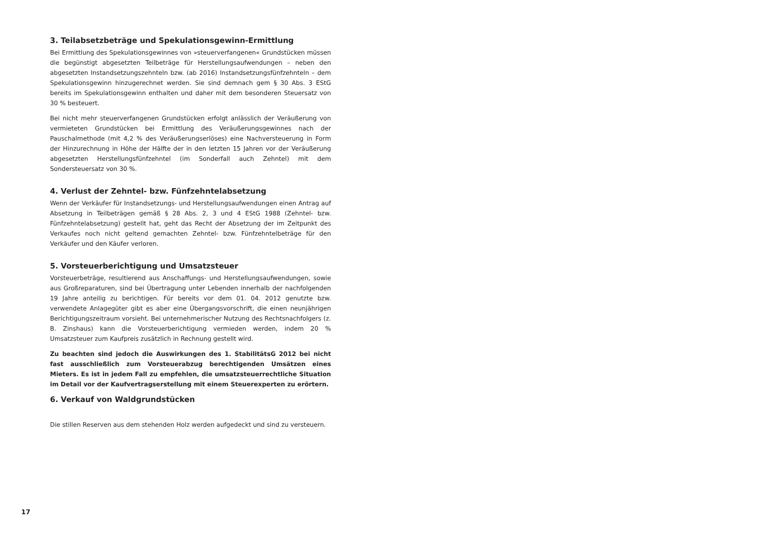3. Teilabsetzbeträge und Spekulationsgewinn-Ermittlung
Bei Ermittlung des Spekulationsgewinnes von »steuerverfangenen« Grundstücken müssen die begünstigt abgesetzten Teilbeträge für Herstellungsaufwendungen – neben den abgesetzten Instandsetzungszehnteln bzw. (ab 2016) Instandsetzungsfünfzehnteln – dem Spekulationsgewinn hinzugerechnet werden. Sie sind demnach gem § 30 Abs. 3 EStG bereits im Spekulationsgewinn enthalten und daher mit dem besonderen Steuersatz von 30 % besteuert.
Bei nicht mehr steuerverfangenen Grundstücken erfolgt anlässlich der Veräußerung von vermieteten Grundstücken bei Ermittlung des Veräußerungsgewinnes nach der Pauschalmethode (mit 4,2 % des Veräußerungserlöses) eine Nachversteuerung in Form der Hinzurechnung in Höhe der Hälfte der in den letzten 15 Jahren vor der Veräußerung abgesetzten Herstellungsfünfzehntel (im Sonderfall auch Zehntel) mit dem Sondersteuersatz von 30 %.
4. Verlust der Zehntel- bzw. Fünfzehntelabsetzung
Wenn der Verkäufer für Instandsetzungs- und Herstellungsaufwendungen einen Antrag auf Absetzung in Teilbeträgen gemäß § 28 Abs. 2, 3 und 4 EStG 1988 (Zehntel- bzw. Fünfzehntelabsetzung) gestellt hat, geht das Recht der Absetzung der im Zeitpunkt des Verkaufes noch nicht geltend gemachten Zehntel- bzw. Fünfzehntelbeträge für den Verkäufer und den Käufer verloren.
5. Vorsteuerberichtigung und Umsatzsteuer
Vorsteuerbeträge, resultierend aus Anschaffungs- und Herstellungsaufwendungen, sowie aus Großreparaturen, sind bei Übertragung unter Lebenden innerhalb der nachfolgenden 19 Jahre anteilig zu berichtigen. Für bereits vor dem 01. 04. 2012 genutzte bzw. verwendete Anlagegüter gibt es aber eine Übergangsvorschrift, die einen neunjährigen Berichtigungszeitraum vorsieht. Bei unternehmerischer Nutzung des Rechtsnachfolgers (z. B. Zinshaus) kann die Vorsteuerberichtigung vermieden werden, indem 20 % Umsatzsteuer zum Kaufpreis zusätzlich in Rechnung gestellt wird.
Zu beachten sind jedoch die Auswirkungen des 1. StabilitätsG 2012 bei nicht fast ausschließlich zum Vorsteuerabzug berechtigenden Umsätzen eines Mieters. Es ist in jedem Fall zu empfehlen, die umsatzsteuerrechtliche Situation im Detail vor der Kaufvertragserstellung mit einem Steuerexperten zu erörtern.
6. Verkauf von Waldgrundstücken
Die stillen Reserven aus dem stehenden Holz werden aufgedeckt und sind zu versteuern.
17